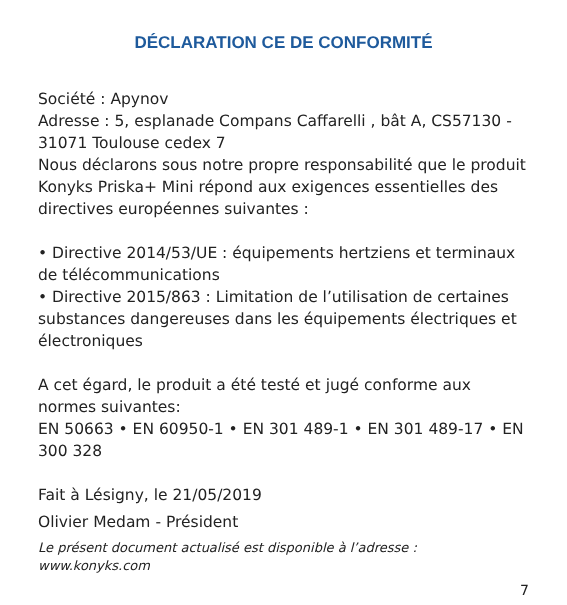DÉCLARATION CE DE CONFORMITÉ
Société : Apynov
Adresse : 5, esplanade Compans Caffarelli , bât A, CS57130 - 31071 Toulouse cedex 7
Nous déclarons sous notre propre responsabilité que le produit Konyks Priska+ Mini répond aux exigences essentielles des directives européennes suivantes :
• Directive 2014/53/UE : équipements hertziens et terminaux de télécommunications
• Directive 2015/863 : Limitation de l’utilisation de certaines substances dangereuses dans les équipements électriques et électroniques
A cet égard, le produit a été testé et jugé conforme aux normes suivantes:
EN 50663 • EN 60950-1 • EN 301 489-1 • EN 301 489-17 • EN 300 328
Fait à Lésigny, le 21/05/2019
Olivier Medam - Président
Le présent document actualisé est disponible à l’adresse : www.konyks.com
7